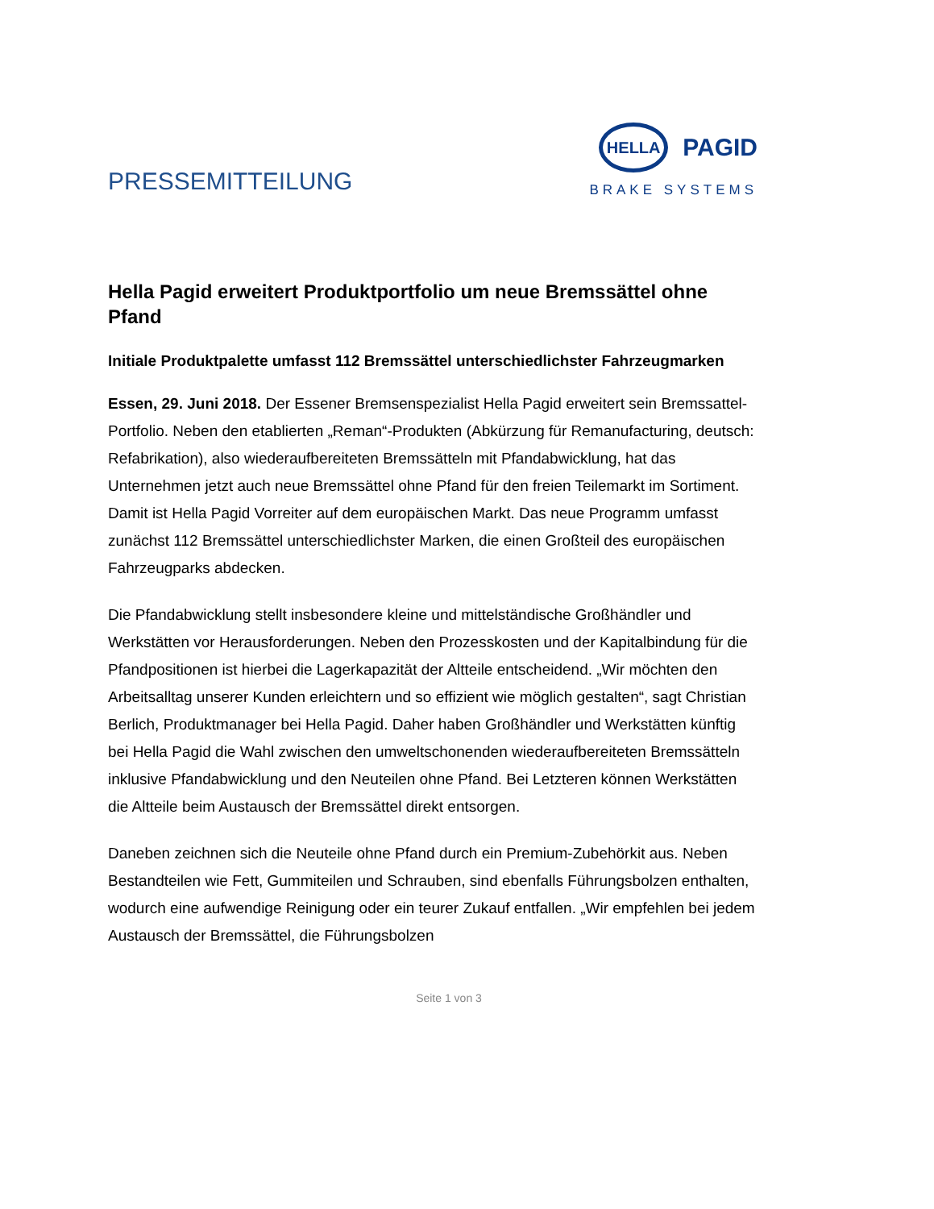PRESSEMITTEILUNG
HELLA
PAGID
BRAKE SYSTEMS
Hella Pagid erweitert Produktportfolio um neue Bremssättel ohne Pfand
Initiale Produktpalette umfasst 112 Bremssättel unterschiedlichster Fahrzeugmarken
Essen, 29. Juni 2018. Der Essener Bremsenspezialist Hella Pagid erweitert sein Bremssattel-Portfolio. Neben den etablierten „Reman“-Produkten (Abkürzung für Remanufacturing, deutsch: Refabrikation), also wiederaufbereiteten Bremssätteln mit Pfandabwicklung, hat das Unternehmen jetzt auch neue Bremssättel ohne Pfand für den freien Teilemarkt im Sortiment. Damit ist Hella Pagid Vorreiter auf dem europäischen Markt. Das neue Programm umfasst zunächst 112 Bremssättel unterschiedlichster Marken, die einen Großteil des europäischen Fahrzeugparks abdecken.
Die Pfandabwicklung stellt insbesondere kleine und mittelständische Großhändler und Werkstätten vor Herausforderungen. Neben den Prozesskosten und der Kapitalbindung für die Pfandpositionen ist hierbei die Lagerkapazität der Altteile entscheidend. „Wir möchten den Arbeitsalltag unserer Kunden erleichtern und so effizient wie möglich gestalten“, sagt Christian Berlich, Produktmanager bei Hella Pagid. Daher haben Großhändler und Werkstätten künftig bei Hella Pagid die Wahl zwischen den umweltschonenden wiederaufbereiteten Bremssätteln inklusive Pfandabwicklung und den Neuteilen ohne Pfand. Bei Letzteren können Werkstätten die Altteile beim Austausch der Bremssättel direkt entsorgen.
Daneben zeichnen sich die Neuteile ohne Pfand durch ein Premium-Zubehörkit aus. Neben Bestandteilen wie Fett, Gummiteilen und Schrauben, sind ebenfalls Führungsbolzen enthalten, wodurch eine aufwendige Reinigung oder ein teurer Zukauf entfallen. „Wir empfehlen bei jedem Austausch der Bremssättel, die Führungsbolzen
Seite 1 von 3